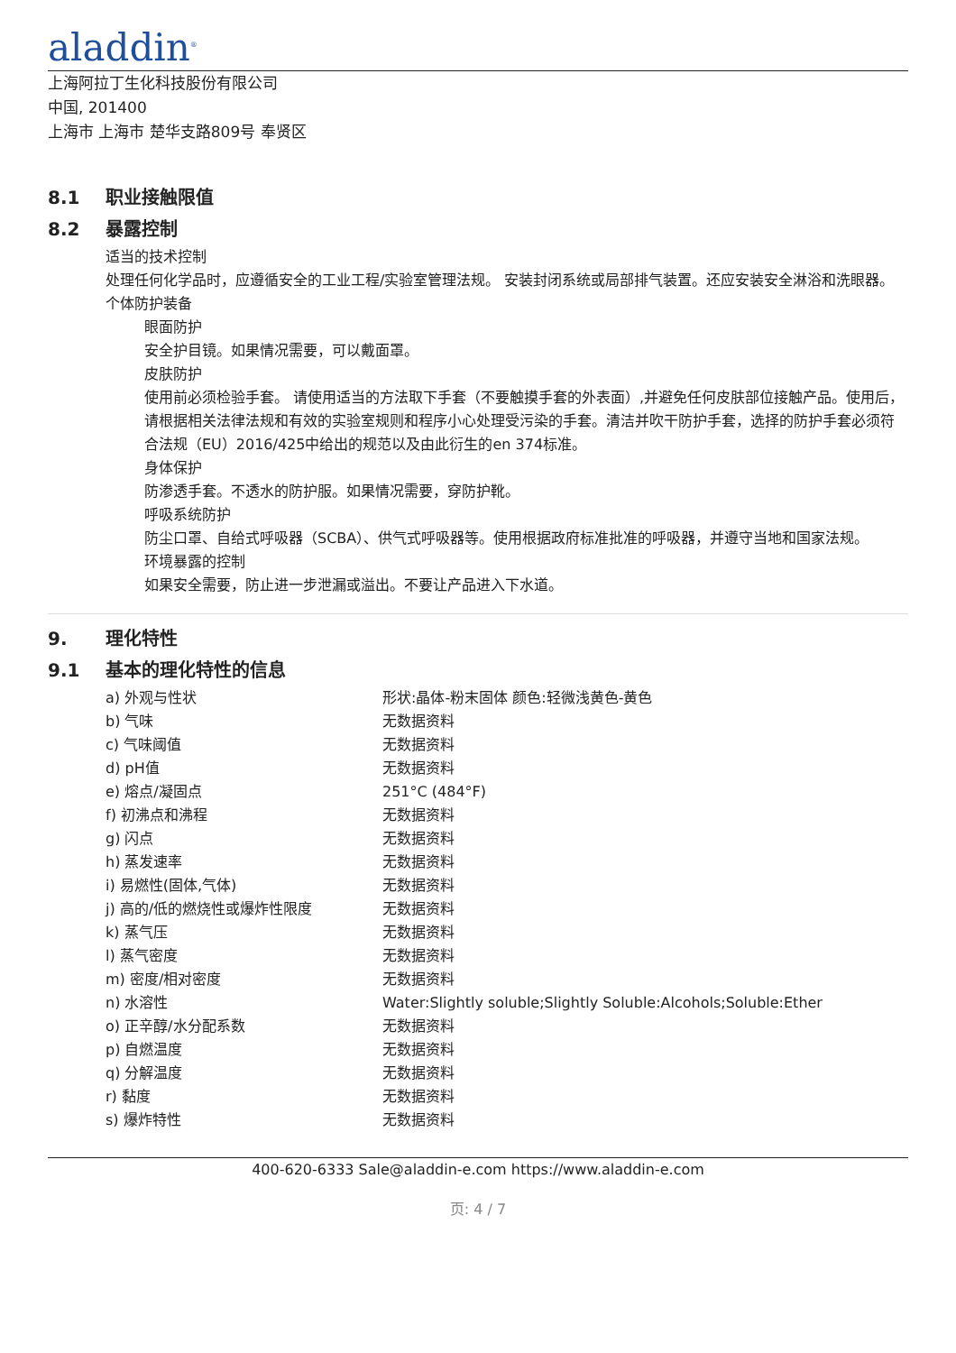aladdin<sup>®</sup>
上海阿拉丁生化科技股份有限公司
中国, 201400
上海市 上海市 楚华支路809号 奉贤区
8.1 职业接触限值
8.2 暴露控制
适当的技术控制
处理任何化学品时，应遵循安全的工业工程/实验室管理法规。 安装封闭系统或局部排气装置。还应安装安全淋浴和洗眼器。
个体防护装备
眼面防护
安全护目镜。如果情况需要，可以戴面罩。
皮肤防护
使用前必须检验手套。 请使用适当的方法取下手套（不要触摸手套的外表面）,并避免任何皮肤部位接触产品。使用后，请根据相关法律法规和有效的实验室规则和程序小心处理受污染的手套。清洁并吹干防护手套，选择的防护手套必须符合法规（EU）2016/425中给出的规范以及由此衍生的en 374标准。
身体保护
防渗透手套。不透水的防护服。如果情况需要，穿防护靴。
呼吸系统防护
防尘口罩、自给式呼吸器（SCBA）、供气式呼吸器等。使用根据政府标准批准的呼吸器，并遵守当地和国家法规。
环境暴露的控制
如果安全需要，防止进一步泄漏或溢出。不要让产品进入下水道。
9. 理化特性
9.1 基本的理化特性的信息
| a) 外观与性状 | 形状:晶体-粉末固体 颜色:轻微浅黄色-黄色 |
| b) 气味 | 无数据资料 |
| c) 气味阈值 | 无数据资料 |
| d) pH值 | 无数据资料 |
| e) 熔点/凝固点 | 251°C (484°F) |
| f) 初沸点和沸程 | 无数据资料 |
| g) 闪点 | 无数据资料 |
| h) 蒸发速率 | 无数据资料 |
| i) 易燃性(固体,气体) | 无数据资料 |
| j) 高的/低的燃烧性或爆炸性限度 | 无数据资料 |
| k) 蒸气压 | 无数据资料 |
| l) 蒸气密度 | 无数据资料 |
| m) 密度/相对密度 | 无数据资料 |
| n) 水溶性 | Water:Slightly soluble;Slightly Soluble:Alcohols;Soluble:Ether |
| o) 正辛醇/水分配系数 | 无数据资料 |
| p) 自燃温度 | 无数据资料 |
| q) 分解温度 | 无数据资料 |
| r) 黏度 | 无数据资料 |
| s) 爆炸特性 | 无数据资料 |
400-620-6333 Sale@aladdin-e.com https://www.aladdin-e.com
页: 4 / 7